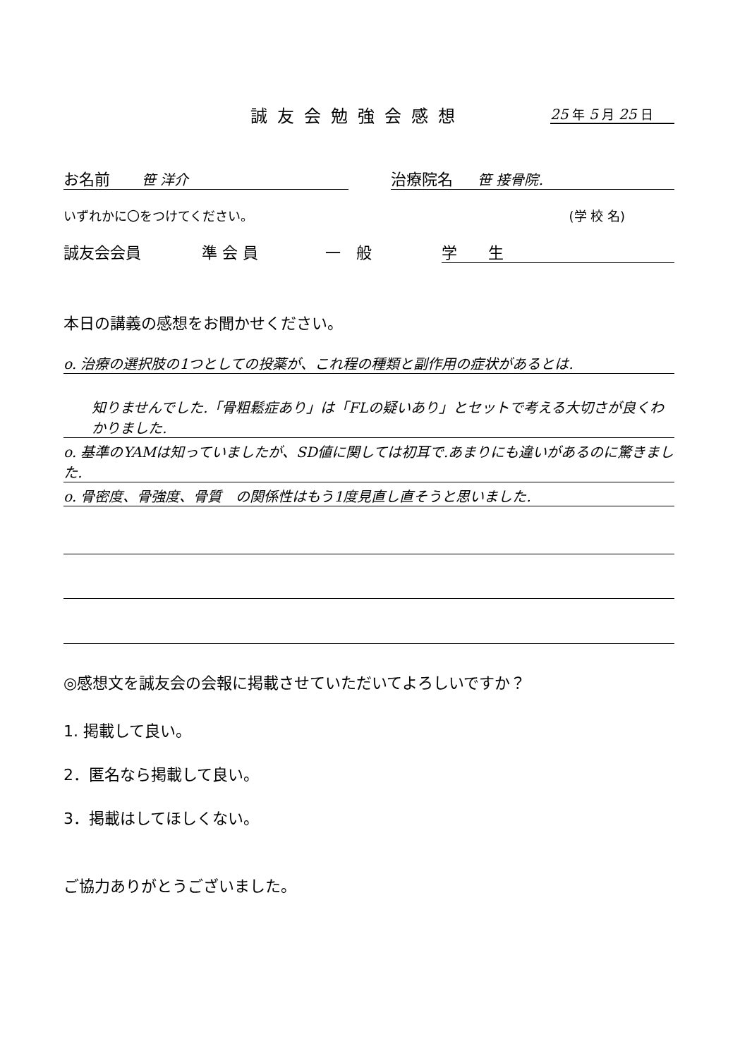誠友会勉強会感想 25 年 5 月 25 日
お名前 笹 洋介 治療院名 笹 接骨院.
いずれかに〇をつけてください。 (学 校 名)
誠友会会員 準 会 員 一　般 学　　生
本日の講義の感想をお聞かせください。
o. 治療の選択肢の1つとしての投薬が、これ程の種類と副作用の症状があるとは.
知りませんでした.「骨粗鬆症あり」は「FLの疑いあり」とセットで考える大切さが良くわかりました.
o. 基準のYAMは知っていましたが、SD値に関しては初耳で.あまりにも違いがあるのに驚きました.
o. 骨密度、骨強度、骨質　の関係性はもう1度見直し直そうと思いました.
◎感想文を誠友会の会報に掲載させていただいてよろしいですか？
1. 掲載して良い。
2．匿名なら掲載して良い。
3．掲載はしてほしくない。
ご協力ありがとうございました。